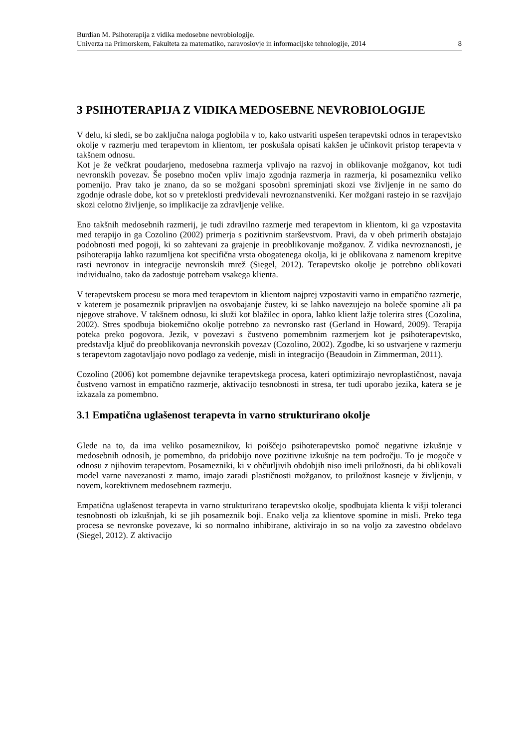Burdian M. Psihoterapija z vidika medosebne nevrobiologije.
Univerza na Primorskem, Fakulteta za matematiko, naravoslovje in informacijske tehnologije, 2014 8
3 PSIHOTERAPIJA Z VIDIKA MEDOSEBNE NEVROBIOLOGIJE
V delu, ki sledi, se bo zaključna naloga poglobila v to, kako ustvariti uspešen terapevtski odnos in terapevtsko okolje v razmerju med terapevtom in klientom, ter poskušala opisati kakšen je učinkovit pristop terapevta v takšnem odnosu.
Kot je že večkrat poudarjeno, medosebna razmerja vplivajo na razvoj in oblikovanje možganov, kot tudi nevronskih povezav. Še posebno močen vpliv imajo zgodnja razmerja in razmerja, ki posamezniku veliko pomenijo. Prav tako je znano, da so se možgani sposobni spreminjati skozi vse življenje in ne samo do zgodnje odrasle dobe, kot so v preteklosti predvidevali nevroznanstveniki. Ker možgani rastejo in se razvijajo skozi celotno življenje, so implikacije za zdravljenje velike.
Eno takšnih medosebnih razmerij, je tudi zdravilno razmerje med terapevtom in klientom, ki ga vzpostavita med terapijo in ga Cozolino (2002) primerja s pozitivnim starševstvom. Pravi, da v obeh primerih obstajajo podobnosti med pogoji, ki so zahtevani za grajenje in preoblikovanje možganov. Z vidika nevroznanosti, je psihoterapija lahko razumljena kot specifična vrsta obogatenega okolja, ki je oblikovana z namenom krepitve rasti nevronov in integracije nevronskih mrež (Siegel, 2012). Terapevtsko okolje je potrebno oblikovati individualno, tako da zadostuje potrebam vsakega klienta.
V terapevtskem procesu se mora med terapevtom in klientom najprej vzpostaviti varno in empatično razmerje, v katerem je posameznik pripravljen na osvobajanje čustev, ki se lahko navezujejo na boleče spomine ali pa njegove strahove. V takšnem odnosu, ki služi kot blažilec in opora, lahko klient lažje tolerira stres (Cozolina, 2002). Stres spodbuja biokemično okolje potrebno za nevronsko rast (Gerland in Howard, 2009). Terapija poteka preko pogovora. Jezik, v povezavi s čustveno pomembnim razmerjem kot je psihoterapevtsko, predstavlja ključ do preoblikovanja nevronskih povezav (Cozolino, 2002). Zgodbe, ki so ustvarjene v razmerju s terapevtom zagotavljajo novo podlago za vedenje, misli in integracijo (Beaudoin in Zimmerman, 2011).
Cozolino (2006) kot pomembne dejavnike terapevtskega procesa, kateri optimizirajo nevroplastičnost, navaja čustveno varnost in empatično razmerje, aktivacijo tesnobnosti in stresa, ter tudi uporabo jezika, katera se je izkazala za pomembno.
3.1 Empatična uglašenost terapevta in varno strukturirano okolje
Glede na to, da ima veliko posameznikov, ki poiščejo psihoterapevtsko pomoč negativne izkušnje v medosebnih odnosih, je pomembno, da pridobijo nove pozitivne izkušnje na tem področju. To je mogoče v odnosu z njihovim terapevtom. Posamezniki, ki v občutljivih obdobjih niso imeli priložnosti, da bi oblikovali model varne navezanosti z mamo, imajo zaradi plastičnosti možganov, to priložnost kasneje v življenju, v novem, korektivnem medosebnem razmerju.
Empatična uglašenost terapevta in varno strukturirano terapevtsko okolje, spodbujata klienta k višji toleranci tesnobnosti ob izkušnjah, ki se jih posameznik boji. Enako velja za klientove spomine in misli. Preko tega procesa se nevronske povezave, ki so normalno inhibirane, aktivirajo in so na voljo za zavestno obdelavo (Siegel, 2012). Z aktivacijo